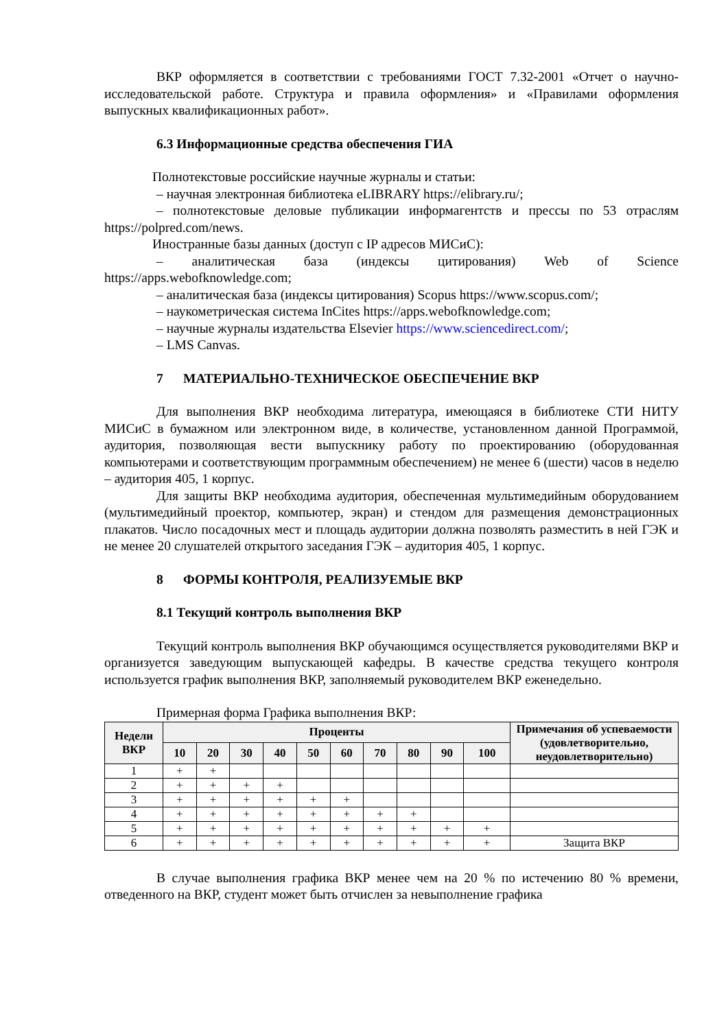ВКР оформляется в соответствии с требованиями ГОСТ 7.32-2001 «Отчет о научно-исследовательской работе. Структура и правила оформления» и «Правилами оформления выпускных квалификационных работ».
6.3 Информационные средства обеспечения ГИА
Полнотекстовые российские научные журналы и статьи:
– научная электронная библиотека eLIBRARY https://elibrary.ru/;
– полнотекстовые деловые публикации информагентств и прессы по 53 отраслям https://polpred.com/news.
Иностранные базы данных (доступ с IP адресов МИСиС):
– аналитическая база (индексы цитирования) Web of Science https://apps.webofknowledge.com;
– аналитическая база (индексы цитирования) Scopus https://www.scopus.com/;
– наукометрическая система InCites https://apps.webofknowledge.com;
– научные журналы издательства Elsevier https://www.sciencedirect.com/;
– LMS Canvas.
7 МАТЕРИАЛЬНО-ТЕХНИЧЕСКОЕ ОБЕСПЕЧЕНИЕ ВКР
Для выполнения ВКР необходима литература, имеющаяся в библиотеке СТИ НИТУ МИСиС в бумажном или электронном виде, в количестве, установленном данной Программой, аудитория, позволяющая вести выпускнику работу по проектированию (оборудованная компьютерами и соответствующим программным обеспечением) не менее 6 (шести) часов в неделю – аудитория 405, 1 корпус.
Для защиты ВКР необходима аудитория, обеспеченная мультимедийным оборудованием (мультимедийный проектор, компьютер, экран) и стендом для размещения демонстрационных плакатов. Число посадочных мест и площадь аудитории должна позволять разместить в ней ГЭК и не менее 20 слушателей открытого заседания ГЭК – аудитория 405, 1 корпус.
8 ФОРМЫ КОНТРОЛЯ, РЕАЛИЗУЕМЫЕ ВКР
8.1 Текущий контроль выполнения ВКР
Текущий контроль выполнения ВКР обучающимся осуществляется руководителями ВКР и организуется заведующим выпускающей кафедры. В качестве средства текущего контроля используется график выполнения ВКР, заполняемый руководителем ВКР еженедельно.
Примерная форма Графика выполнения ВКР:
| Недели ВКР | Проценты | | | | | | | | | | Примечания об успеваемости (удовлетворительно, неудовлетворительно) |
| --- | --- | --- | --- | --- | --- | --- | --- | --- | --- | --- | --- |
| | 10 | 20 | 30 | 40 | 50 | 60 | 70 | 80 | 90 | 100 | |
| 1 | + | + | | | | | | | | | |
| 2 | + | + | + | + | | | | | | | |
| 3 | + | + | + | + | + | + | | | | | |
| 4 | + | + | + | + | + | + | + | + | | | |
| 5 | + | + | + | + | + | + | + | + | + | + | |
| 6 | + | + | + | + | + | + | + | + | + | + | Защита ВКР |
В случае выполнения графика ВКР менее чем на 20 % по истечению 80 % времени, отведенного на ВКР, студент может быть отчислен за невыполнение графика